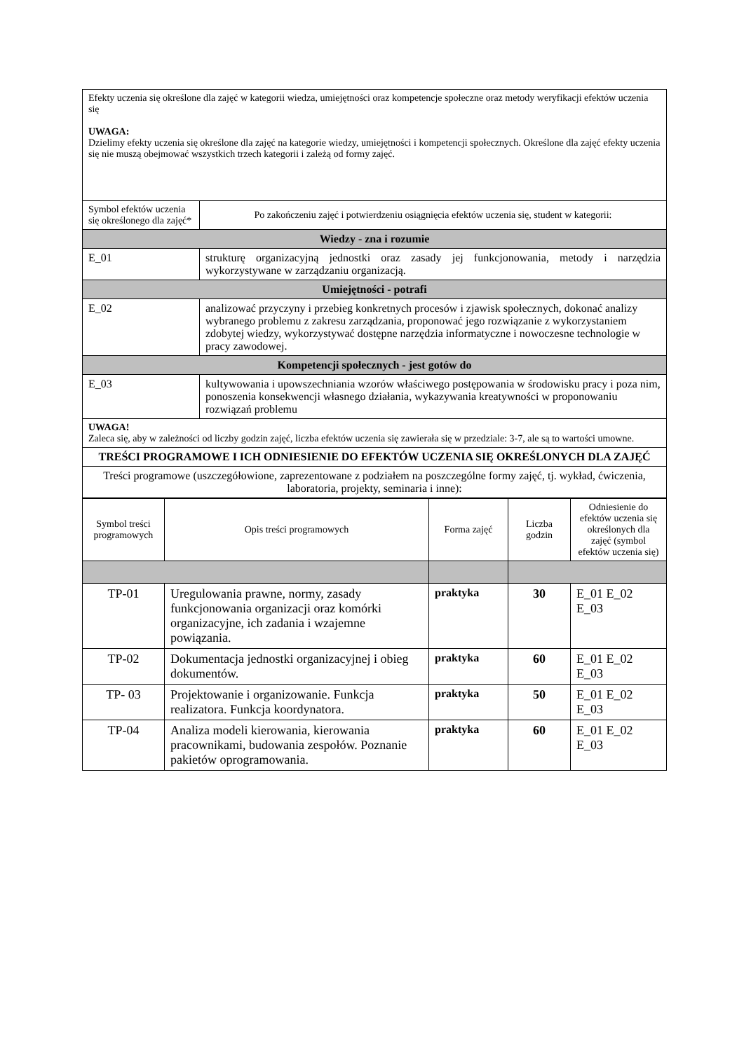| Efekty uczenia się określone dla zajęć w kategorii wiedza, umiejętności oraz kompetencje społeczne oraz metody weryfikacji efektów uczenia się UWAGA: Dzielimy efekty uczenia się określone dla zajęć na kategorie wiedzy, umiejętności i kompetencji społecznych. Określone dla zajęć efekty uczenia się nie muszą obejmować wszystkich trzech kategorii i zależą od formy zajęć. | |
| Symbol efektów uczenia się określonego dla zajęć* | Po zakończeniu zajęć i potwierdzeniu osiągnięcia efektów uczenia się, student w kategorii: |
| Wiedzy - zna i rozumie | |
| E_01 | strukturę organizacyjną jednostki oraz zasady jej funkcjonowania, metody i narzędzia wykorzystywane w zarządzaniu organizacją. |
| Umiejętności - potrafi | |
| E_02 | analizować przyczyny i przebieg konkretnych procesów i zjawisk społecznych, dokonać analizy wybranego problemu z zakresu zarządzania, proponować jego rozwiązanie z wykorzystaniem zdobytej wiedzy, wykorzystywać dostępne narzędzia informatyczne i nowoczesne technologie w pracy zawodowej. |
| Kompetencji społecznych - jest gotów do | |
| E_03 | kultywowania i upowszechniania wzorów właściwego postępowania w środowisku pracy i poza nim, ponoszenia konsekwencji własnego działania, wykazywania kreatywności w proponowaniu rozwiązań problemu |
| UWAGA! Zaleca się, aby w zależności od liczby godzin zajęć, liczba efektów uczenia się zawierała się w przedziale: 3-7, ale są to wartości umowne. | |
| TREŚCI PROGRAMOWE I ICH ODNIESIENIE DO EFEKTÓW UCZENIA SIĘ OKREŚLONYCH DLA ZAJĘĆ | |
| Treści programowe (uszczegółowione, zaprezentowane z podziałem na poszczególne formy zajęć, tj. wykład, ćwiczenia, laboratoria, projekty, seminaria i inne): | |
| Symbol treści programowych | Opis treści programowych | Forma zajęć | Liczba godzin | Odniesienie do efektów uczenia się określonych dla zajęć (symbol efektów uczenia się) |
| --- | --- | --- | --- | --- |
| TP-01 | Uregulowania prawne, normy, zasady funkcjonowania organizacji oraz komórki organizacyjne, ich zadania i wzajemne powiązania. | praktyka | 30 | E_01 E_02 E_03 |
| TP-02 | Dokumentacja jednostki organizacyjnej i obieg dokumentów. | praktyka | 60 | E_01 E_02 E_03 |
| TP- 03 | Projektowanie i organizowanie. Funkcja realizatora. Funkcja koordynatora. | praktyka | 50 | E_01 E_02 E_03 |
| TP-04 | Analiza modeli kierowania, kierowania pracownikami, budowania zespołów. Poznanie pakietów oprogramowania. | praktyka | 60 | E_01 E_02 E_03 |